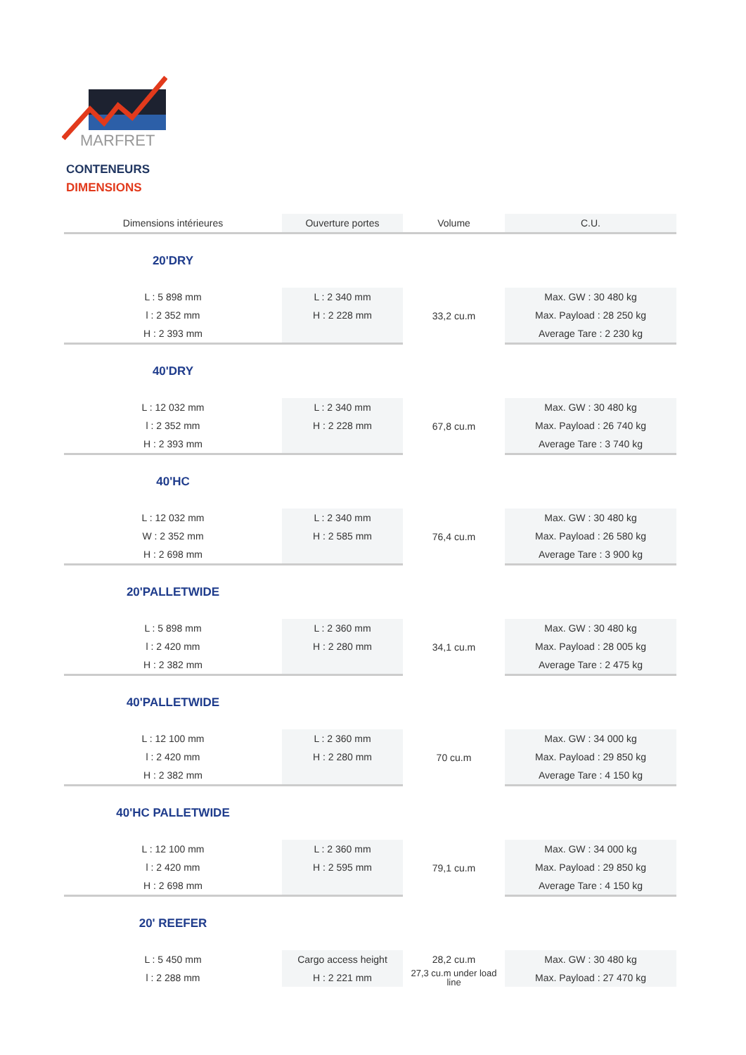MARFRET
CONTENEURS
DIMENSIONS
| Dimensions intérieures | Ouverture portes | Volume | C.U. |
| --- | --- | --- | --- |
| 20'DRY | | | |
| L : 5 898 mm | L : 2 340 mm | 33,2 cu.m | Max. GW : 30 480 kg |
| l : 2 352 mm | H : 2 228 mm | | Max. Payload : 28 250 kg |
| H : 2 393 mm | | | Average Tare : 2 230 kg |
| 40'DRY | | | |
| L : 12 032 mm | L : 2 340 mm | 67,8 cu.m | Max. GW : 30 480 kg |
| l : 2 352 mm | H : 2 228 mm | | Max. Payload : 26 740 kg |
| H : 2 393 mm | | | Average Tare : 3 740 kg |
| 40'HC | | | |
| L : 12 032 mm | L : 2 340 mm | 76,4 cu.m | Max. GW : 30 480 kg |
| W : 2 352 mm | H : 2 585 mm | | Max. Payload : 26 580 kg |
| H : 2 698 mm | | | Average Tare : 3 900 kg |
| 20'PALLETWIDE | | | |
| L : 5 898 mm | L : 2 360 mm | 34,1 cu.m | Max. GW : 30 480 kg |
| l : 2 420 mm | H : 2 280 mm | | Max. Payload : 28 005 kg |
| H : 2 382 mm | | | Average Tare : 2 475 kg |
| 40'PALLETWIDE | | | |
| L : 12 100 mm | L : 2 360 mm | 70 cu.m | Max. GW : 34 000 kg |
| l : 2 420 mm | H : 2 280 mm | | Max. Payload : 29 850 kg |
| H : 2 382 mm | | | Average Tare : 4 150 kg |
| 40'HC PALLETWIDE | | | |
| L : 12 100 mm | L : 2 360 mm | 79,1 cu.m | Max. GW : 34 000 kg |
| l : 2 420 mm | H : 2 595 mm | | Max. Payload : 29 850 kg |
| H : 2 698 mm | | | Average Tare : 4 150 kg |
| 20' REEFER | | | |
| L : 5 450 mm | Cargo access height | 28,2 cu.m | Max. GW : 30 480 kg |
| l : 2 288 mm | H : 2 221 mm | 27,3 cu.m under load line | Max. Payload : 27 470 kg |